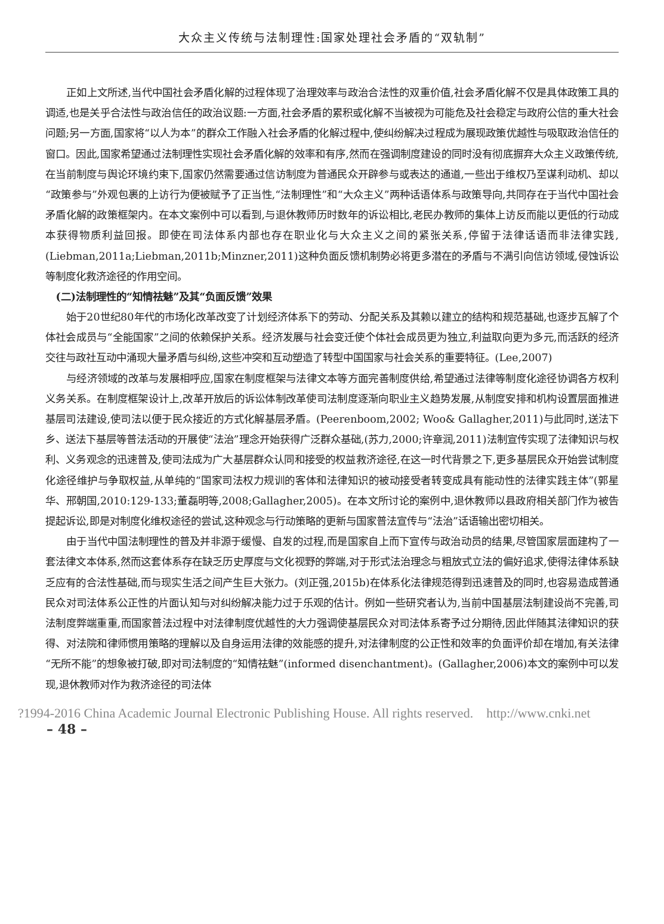大众主义传统与法制理性:国家处理社会矛盾的“双轨制”
正如上文所述,当代中国社会矛盾化解的过程体现了治理效率与政治合法性的双重价值,社会矛盾化解不仅是具体政策工具的调适,也是关乎合法性与政治信任的政治议题:一方面,社会矛盾的累积或化解不当被视为可能危及社会稳定与政府公信的重大社会问题;另一方面,国家将“以人为本”的群众工作融入社会矛盾的化解过程中,使纠纷解决过程成为展现政策优越性与吸取政治信任的窗口。因此,国家希望通过法制理性实现社会矛盾化解的效率和有序,然而在强调制度建设的同时没有彻底摒弃大众主义政策传统,在当前制度与舆论环境约束下,国家仍然需要通过信访制度为普通民众开辟参与或表达的通道,一些出于维权乃至谋利动机、却以“政策参与”外观包裹的上访行为便被赋予了正当性,“法制理性”和“大众主义”两种话语体系与政策导向,共同存在于当代中国社会矛盾化解的政策框架内。在本文案例中可以看到,与退休教师历时数年的诉讼相比,老民办教师的集体上访反而能以更低的行动成本获得物质利益回报。即使在司法体系内部也存在职业化与大众主义之间的紧张关系,停留于法律话语而非法律实践,(Liebman,2011a;Liebman,2011b;Minzner,2011)这种负面反馈机制势必将更多潜在的矛盾与不满引向信访领域,侵蚀诉讼等制度化救济途径的作用空间。
(二)法制理性的“知情祛魅”及其“负面反馈”效果
始于20世纪80年代的市场化改革改变了计划经济体系下的劳动、分配关系及其赖以建立的结构和规范基础,也逐步瓦解了个体社会成员与“全能国家”之间的依赖保护关系。经济发展与社会变迁使个体社会成员更为独立,利益取向更为多元,而活跃的经济交往与政社互动中涌现大量矛盾与纠纷,这些冲突和互动塑造了转型中国国家与社会关系的重要特征。(Lee,2007)
与经济领域的改革与发展相呼应,国家在制度框架与法律文本等方面完善制度供给,希望通过法律等制度化途径协调各方权利义务关系。在制度框架设计上,改革开放后的诉讼体制改革使司法制度逐渐向职业主义趋势发展,从制度安排和机构设置层面推进基层司法建设,使司法以便于民众接近的方式化解基层矛盾。(Peerenboom,2002; Woo& Gallagher,2011)与此同时,送法下乡、送法下基层等普法活动的开展使“法治”理念开始获得广泛群众基础,(苏力,2000;许章润,2011)法制宣传实现了法律知识与权利、义务观念的迅速普及,使司法成为广大基层群众认同和接受的权益救济途径,在这一时代背景之下,更多基层民众开始尝试制度化途径维护与争取权益,从单纯的“国家司法权力规训的客体和法律知识的被动接受者转变成具有能动性的法律实践主体”(郭星华、邢朝国,2010:129-133;董磊明等,2008;Gallagher,2005)。在本文所讨论的案例中,退休教师以县政府相关部门作为被告提起诉讼,即是对制度化维权途径的尝试,这种观念与行动策略的更新与国家普法宣传与“法治”话语输出密切相关。
由于当代中国法制理性的普及并非源于缓慢、自发的过程,而是国家自上而下宣传与政治动员的结果,尽管国家层面建构了一套法律文本体系,然而这套体系存在缺乏历史厚度与文化视野的弊端,对于形式法治理念与粗放式立法的偏好追求,使得法律体系缺乏应有的合法性基础,而与现实生活之间产生巨大张力。(刘正强,2015b)在体系化法律规范得到迅速普及的同时,也容易造成普通民众对司法体系公正性的片面认知与对纠纷解决能力过于乐观的估计。例如一些研究者认为,当前中国基层法制建设尚不完善,司法制度弊端重重,而国家普法过程中对法律制度优越性的大力强调使基层民众对司法体系寄予过分期待,因此伴随其法律知识的获得、对法院和律师惯用策略的理解以及自身运用法律的效能感的提升,对法律制度的公正性和效率的负面评价却在增加,有关法律“无所不能”的想象被打破,即对司法制度的“知情祛魅”(informed disenchantment)。(Gallagher,2006)本文的案例中可以发现,退休教师对作为救济途径的司法体
?1994-2016 China Academic Journal Electronic Publishing House. All rights reserved. http://www.cnki.net
– 48 –